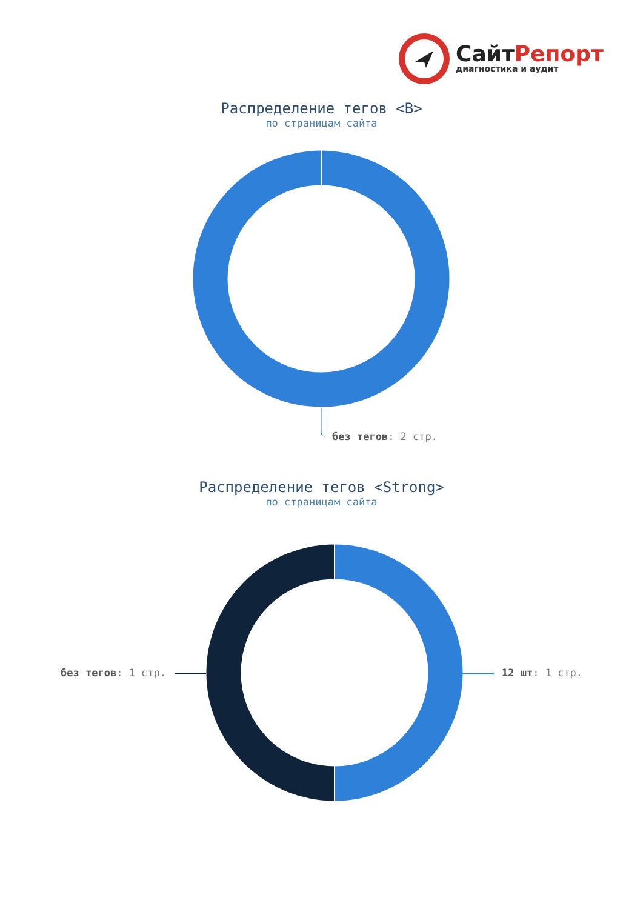СайтРепорт
диагностика и аудит
Распределение тегов <B>
по страницам сайта
без тегов: 2 стр.
Распределение тегов <Strong>
по страницам сайта
без тегов: 1 стр. 12 шт: 1 стр.